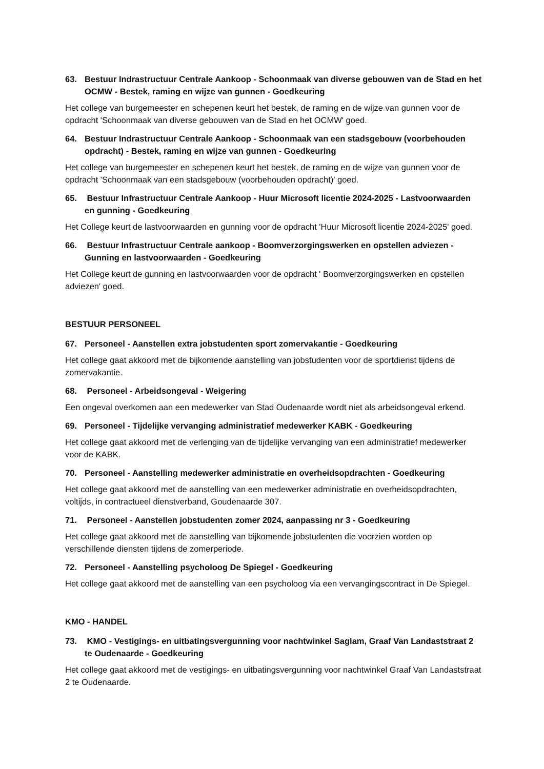63. Bestuur Indrastructuur Centrale Aankoop - Schoonmaak van diverse gebouwen van de Stad en het OCMW - Bestek, raming en wijze van gunnen - Goedkeuring
Het college van burgemeester en schepenen keurt het bestek, de raming en de wijze van gunnen voor de opdracht 'Schoonmaak van diverse gebouwen van de Stad en het OCMW' goed.
64. Bestuur Indrastructuur Centrale Aankoop - Schoonmaak van een stadsgebouw (voorbehouden opdracht) - Bestek, raming en wijze van gunnen - Goedkeuring
Het college van burgemeester en schepenen keurt het bestek, de raming en de wijze van gunnen voor de opdracht 'Schoonmaak van een stadsgebouw (voorbehouden opdracht)' goed.
65. Bestuur Infrastructuur Centrale Aankoop - Huur Microsoft licentie 2024-2025 - Lastvoorwaarden en gunning - Goedkeuring
Het College keurt de lastvoorwaarden en gunning voor de opdracht 'Huur Microsoft licentie 2024-2025' goed.
66. Bestuur Infrastructuur Centrale aankoop - Boomverzorgingswerken en opstellen adviezen - Gunning en lastvoorwaarden - Goedkeuring
Het College keurt de gunning en lastvoorwaarden voor de opdracht ' Boomverzorgingswerken en opstellen adviezen' goed.
BESTUUR PERSONEEL
67. Personeel - Aanstellen extra jobstudenten sport zomervakantie - Goedkeuring
Het college gaat akkoord met de bijkomende aanstelling van jobstudenten voor de sportdienst tijdens de zomervakantie.
68. Personeel - Arbeidsongeval - Weigering
Een ongeval overkomen aan een medewerker van Stad Oudenaarde wordt niet als arbeidsongeval erkend.
69. Personeel - Tijdelijke vervanging administratief medewerker KABK - Goedkeuring
Het college gaat akkoord met de verlenging van de tijdelijke vervanging van een administratief medewerker voor de KABK.
70. Personeel - Aanstelling medewerker administratie en overheidsopdrachten - Goedkeuring
Het college gaat akkoord met de aanstelling van een medewerker administratie en overheidsopdrachten, voltijds, in contractueel dienstverband, Goudenaarde 307.
71. Personeel - Aanstellen jobstudenten zomer 2024, aanpassing nr 3 - Goedkeuring
Het college gaat akkoord met de aanstelling van bijkomende jobstudenten die voorzien worden op verschillende diensten tijdens de zomerperiode.
72. Personeel - Aanstelling psycholoog De Spiegel - Goedkeuring
Het college gaat akkoord met de aanstelling van een psycholoog via een vervangingscontract in De Spiegel.
KMO - HANDEL
73. KMO - Vestigings- en uitbatingsvergunning voor nachtwinkel Saglam, Graaf Van Landaststraat 2 te Oudenaarde - Goedkeuring
Het college gaat akkoord met de vestigings- en uitbatingsvergunning voor nachtwinkel Graaf Van Landaststraat 2 te Oudenaarde.